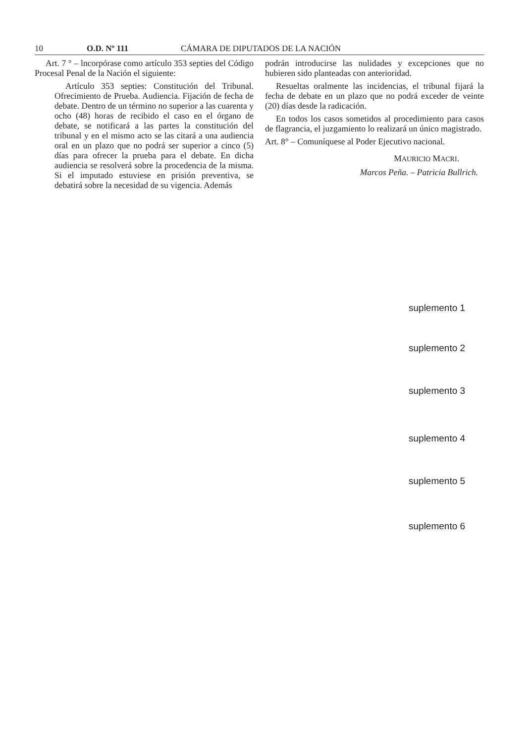10 O.D. Nº 111 CÁMARA DE DIPUTADOS DE LA NACIÓN
Art. 7 ° – lncorpórase como artículo 353 septies del Código Procesal Penal de la Nación el siguiente:
Artículo 353 septies: Constitución del Tribunal. Ofrecimiento de Prueba. Audiencia. Fijación de fecha de debate. Dentro de un término no superior a las cuarenta y ocho (48) horas de recibido el caso en el órgano de debate, se notificará a las partes la constitución del tribunal y en el mismo acto se las citará a una audiencia oral en un plazo que no podrá ser superior a cinco (5) días para ofrecer la prueba para el debate. En dicha audiencia se resolverá sobre la procedencia de la misma. Si el imputado estuviese en prisión preventiva, se debatirá sobre la necesidad de su vigencia. Además
podrán introducirse las nulidades y excepciones que no hubieren sido planteadas con anterioridad.
Resueltas oralmente las incidencias, el tribunal fijará la fecha de debate en un plazo que no podrá exceder de veinte (20) días desde la radicación.
En todos los casos sometidos al procedimiento para casos de flagrancia, el juzgamiento lo realizará un único magistrado.
Art. 8° – Comuníquese al Poder Ejecutivo nacional.
MAURICIO MACRI.
Marcos Peña. – Patricia Bullrich.
suplemento 1
suplemento 2
suplemento 3
suplemento 4
suplemento 5
suplemento 6